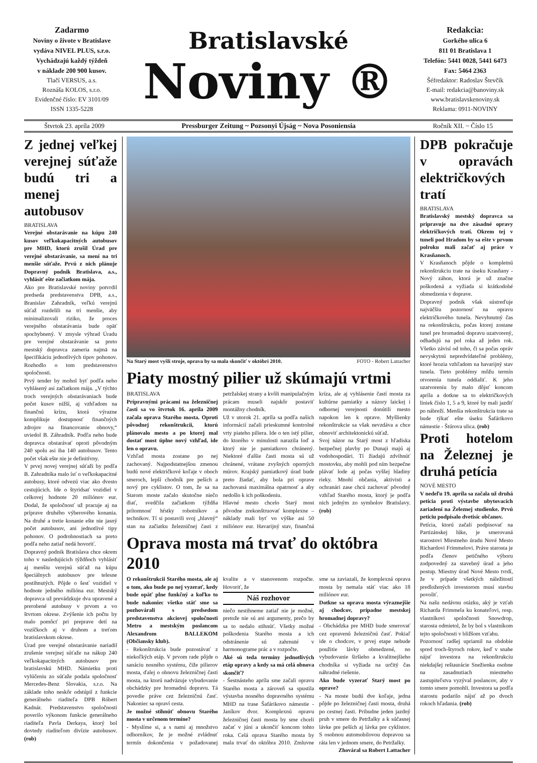Zadarmo
Noviny o živote v Bratislave
vydáva NIVEL PLUS, s.r.o.
Vychádzajú každý týždeň
v náklade 200 900 kusov.
Tlačí VERSUS, a.s.
Roznáša KOLOS, s.r.o.
Evidenčné číslo: EV 3101/09
ISSN 1335-5228
Bratislavské
Noviny ®
Redakcia:
Gorkého ulica 6
811 01 Bratislava 1
Telefón: 5441 0028, 5441 6473
Fax: 5464 2363
Šéfredaktor: Radoslav Števčík
E-mail: redakcia@banoviny.sk
www.bratislavskenoviny.sk
Reklama: 0911-NOVINY
Štvrtok 23. apríla 2009 Pressburger Zeitung ~ Pozsonyi Újság ~ Nova Posoniensia Ročník XII. ~ Číslo 15
Z jednej veľkej verejnej súťaže budú tri a menej autobusov
BRATISLAVA
Verejné obstarávanie na kúpu 240 kusov veľkokapacitných autobusov pre MHD, ktorú zrušil Úrad pre verejné obstarávanie, sa mení na tri menšie súťaže. Prvú z nich plánuje Dopravný podnik Bratislava, a.s., vyhlásiť ešte začiatkom mája.
Ako pre Bratislavské noviny potvrdil predseda predstavenstva DPB, a.s., Branislav Zahradník, veľkú verejnú súťaž rozdelili na tri menšie, aby minimalizovali riziko, že proces verejného obstarávania bude opäť spochybnený. V zmysle výhrad Úradu pre verejné obstarávanie sa preto mestský dopravca zameria najmä na špecifikáciu jednotlivých tipov pohonov. Rozhodlo o tom predstavenstvo spoločnosti.
Prvý tender by mohol byť podľa neho vyhlásený asi začiatkom mája. „V týchto troch verejných obstarávaniach bude počet kusov nižší, aj vzhľadom na finančnú krízu, ktorá výrazne komplikuje dostupnosť finančných zdrojov na financovanie obnovy,“ uviedol B. Záhradník. Podľa neho bude dopravca obstarávať oproti pôvodným 240 spolu asi iba 140 autobusov. Tento počet však ešte nie je definitívny.
V prvej novej verejnej súťaži by podľa B. Zahradníka malo ísť o veľkokapacitné autobusy, ktoré odvezú viac ako dvesto cestujúcich. Ide o štyridsať vozidiel v celkovej hodnote 20 miliónov eur. Dodal, že spoločnosť už pracuje aj na príprave druhého výberového konania. Na druhé a tretie konanie ešte nie jasný počet autobusov, ani jednotlivé tipy pohonov. O podrobnostiach sa preto podľa neho zatiaľ nedá hovoriť.
Dopravný podnik Bratislava chce okrem toho v nasledujúcich týždňoch vyhlásiť aj menšiu verejnú súťaž na kúpu špeciálnych autobusov pre telesne postihnutých. Pôjde o šesť vozidiel v hodnote jedného milióna eur. Mestský dopravca už prevádzkuje dva upravené a prerobené autobusy v prvom a vo štvrtom okrese. Zvýšenie ich počtu by malo pomôcť pri preprave detí na vozíčkoch aj v druhom a treťom bratislavskom okrese.
Úrad pre verejné obstarávanie nariadil zrušenie verejnej súťaže na nákup 240 veľkokapacitných autobusov pre bratislavskú MHD. Námietku proti vylúčeniu zo súťaže podala spoločnosť Mercedes-Benz Slovakia, s.r.o. Na základe toho neskôr odstúpil z funkcie generálneho riaditeľa DPB Róbert Kadnár. Predstavenstvo spoločnosti poverilo výkonom funkcie generálneho riaditeľa Pavla Derkaya, ktorý bol dovtedy riaditeľom divízie autobusov. (rob)
Na Starý most vyšli stroje, oprava by sa mala skončiť v októbri 2010. FOTO - Robert Lattacher
Piaty mostný pilier už skúmajú vrtmi
BRATISLAVA
Prípravnými prácami na železničnej časti sa vo štvrtok 16. apríla 2009 začala oprava Starého mosta. Oproti pôvodnej rekonštrukcii, ktorú plánovalo mesto a po ktorej mal dostať most úplne nový vzhľad, ide len o opravu.
Vzhľad mosta zostane po nej zachovaný. Najpodstatnejšou zmenou budú nové električkové koľaje v oboch smeroch, lepší chodník pre peších a nový pre cyklistov. O tom, že sa na Starom moste začalo skutočne niečo diať, svedčila začiatkom týždňa prítomnosť hŕstky robotníkov a technikov. Tí si postavili svoj „hlavný“ stan na začiatku železničnej časti z petržalskej strany a kvôli manipulačným prácam museli najskôr postaviť montážny chodník.
Už v utorok 21. apríla sa podľa našich informácií začali prieskumné kontrolné vrty piateho piliera. Ide o ten istý pilier, do ktorého v minulosti narazila loď a ktorý nie je pamiatkovo chránený. Niektoré ďalšie časti mosta sú už chránené, vrátane zvyšných oporných múrov. Krajský pamiatkový úrad bude preto žiadať, aby bola pri oprave zachovaná maximálna opatrnosť a aby nedošlo k ich poškodeniu.
Hlavné mesto chcelo Starý most pôvodne zrekonštruovať komplexne – náklady mali byť vo výške asi 50 miliónov eur. Havarijný stav, finančná kríza, ale aj vyhlásenie častí mosta za kultúrne pamiatky a názory laickej i odbornej verejnosti donútili mesto napokon len k oprave. Myšlienky rekonštrukcie sa však nevzdáva a chce obnoviť architektonickú súťaž.
Svoj názor na Starý most z hľadiska bezpečnej plavby po Dunaji majú aj vodohospodári. Tí žiadajú zdvihnúť mostovku, aby mohli pod ním bezpečne plávať lode aj počas vyššej hladiny rieky. Mnohí občania, aktivisti a ochranári zase chcú zachovať pôvodný vzhľad Starého mosta, ktorý je podľa nich jedným zo symbolov Bratislavy. (rob)
Oprava mosta má trvať do októbra 2010
O rekonštrukcii Starého mosta, ale aj o tom, ako bude po nej vyzerať, kedy bude opäť plne funkčný a koľko to bude nakoniec všetko stáť sme sa pozhovárali s predsedom predstavenstva akciovej spoločnosti Metro a mestským poslancom Alexandrom BALLEKOM (Občiansky klub).
- Rekonštrukcia bude pozostávať z niekoľkých etáp. V prvom rade pôjde o sanáciu nosného systému, čiže pilierov mosta, ďalej o obnovu železničnej časti mosta, na ktorú nadväzuje vybudovanie obchádzky pre hromadnú dopravu. Tá povedie práve cez železničnú časť. Nakoniec sa opraví cesta.
Je možné stihnúť obnovu Starého mosta v určenom termíne?
- Myslíme si, a s nami aj množstvo odborníkov, že je možné zvládnuť termín dokončenia v požadovanej kvalite a v stanovenom rozpočte. Hovoriť, že
Náš rozhovor
niečo nestihneme zatiaľ nie je možné, pretože nie sú ani argumenty, prečo by sa to nedalo stihnúť. Všetky možné poškodenia Starého mosta a ich odstránenie sú zahrnuté v harmonograme prác a v rozpočte.
Aké sú teda termíny jednotlivých etáp opravy a kedy sa má celá obnova skončiť?
- Šestnásteho apríla sme začali opravu Starého mosta a zároveň sa spustila výstavba nosného dopravného systému MHD na trase Šafárikovo námestie - Janíkov dvor. Komplexnú opravu železničnej časti mosta by sme chceli začať v júni a ukončiť koncom tohto roka. Celá oprava Starého mosta by mala trvať do októbra 2010. Zmluvne sme sa zaviazali, že komplexná oprava mosta by nemala stáť viac ako 18 miliónov eur.
Dotkne sa oprava mosta výraznejšie aj chodcov, prípadne mestskej hromadnej dopravy?
- Obchádzka pre MHD bude smerovať cez opravenú železničnú časť. Pokiaľ ide o chodcov, v prvej etape nebude použitie lávky obmedzené, no vybudovanie širšieho a kvalitnejšieho chodníka si vyžiada na určitý čas náhradné riešenie.
Ako bude vyzerať Starý most po oprave?
- Na moste budú dve koľaje, jedna pôjde po železničnej časti mosta, druhá po cestnej časti. Pribudne jeden jazdný pruh v smere do Petržalky a k súčasnej lávke pre peších aj lávka pre cyklistov. S osobnou automobilovou dopravou sa ráta len v jednom smere, do Petržalky.
Zhováral sa Robert Lattacher
DPB pokračuje v opravách električkových tratí
BRATISLAVA
Bratislavský mestský dopravca sa pripravuje na dve zásadné opravy električkových tratí. Okrem tej v tuneli pod Hradom by sa ešte v prvom polroku mali začať aj práce v Krasňanoch.
V Krasňanoch pôjde o kompletnú rekonštrukciu trate na úseku Krasňany - Nový záhon, ktorá je už značne poškodená a vyžiada si krátkodobé obmedzenia v doprave.
Dopravný podnik však sústreďuje najväčšiu pozornosť na opravu električkového tunela. Nevyhnutný čas na rekonštrukciu, počas ktorej zostane tunel pre hromadnú dopravu uzatvorený, odhadujú na pol roka až jeden rok. Všetko závisí od toho, či sa počas opráv nevyskytnú nepredvídateľné problémy, ktoré hrozia vzhľadom na havarijný stav tunela. Tieto problémy môžu termín otvorenia tunela oddialiť. K jeho uzatvoreniu by malo dôjsť koncom apríla a dotkne sa to električkových liniek číslo 1, 5 a 9, ktoré by mali jazdiť po nábreží. Menšia rekonštrukcia trate sa bude týkať ešte úseku Šafárikovo námestie - Štúrova ulica. (rob)
Proti hotelom na Železnej je druhá petícia
NOVÉ MESTO
V nedeľu 19. apríla sa začala už druhá petícia proti výstavbe ubytovacích zariadení na Železnej studienke. Prvú petíciu podpísalo dvetisíc občanov.
Petícia, ktorú začali podpisovať na Partizánskej lúke, je smerovaná starostovi Miestneho úradu Nové Mesto Richardovi Frimmelovi. Práve starosta je podľa členov petičného výboru zodpovedný za stavebný úrad a jeho postup. Miestny úrad Nové Mesto tvrdí, že v prípade všetkých náležitostí predložených investorom musí stavbu povoliť.
Na našu nedávnu otázku, aký je vzťah Richarda Frimmela ku konateľovi, resp. vlastníkovi spoločnosti Snowdrop, starosta odmietol, že by bol s vlastníkom tejto spoločnosti v bližšom vzťahu.
Pozornosť radšej upriamil na obdobie spred troch-štyroch rokov, keď v snahe nájsť investora na rekonštrukciu niekdajšej reštaurácie Snežienka osobne na zasadnutiach miestneho zastupiteľstva vyzýval poslancov, aby v tomto smere pomohli. Investora sa podľa starostu podarilo nájsť až po dvoch rokoch hľadania. (rob)